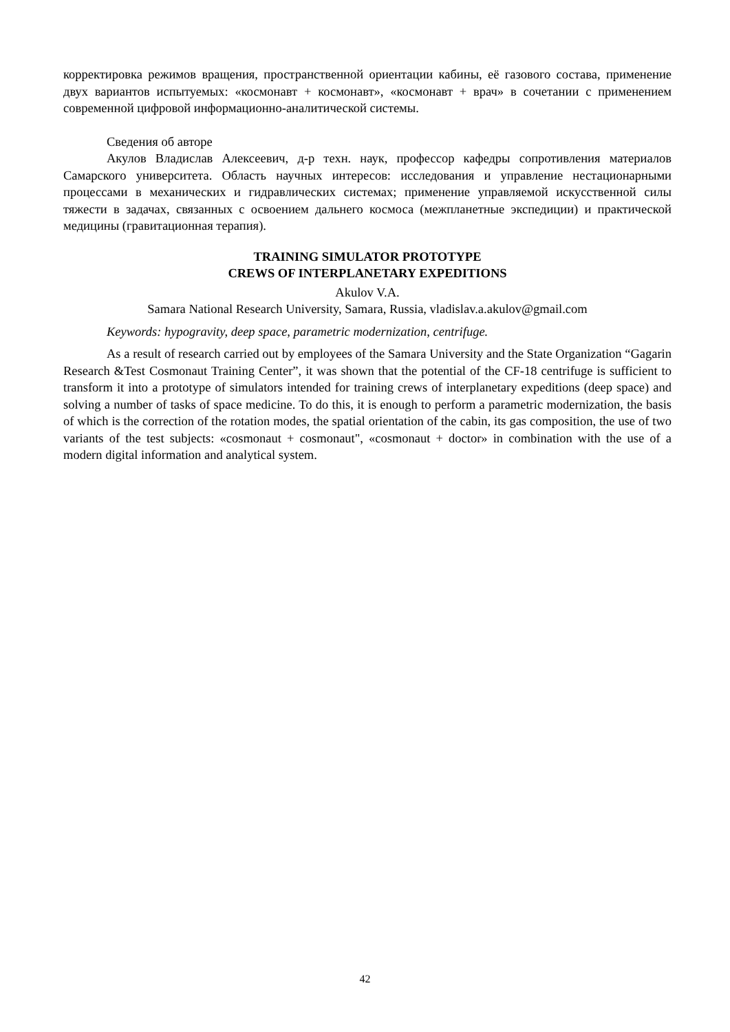корректировка режимов вращения, пространственной ориентации кабины, её газового состава, применение двух вариантов испытуемых: «космонавт + космонавт», «космонавт + врач» в сочетании с применением современной цифровой информационно-аналитической системы.
Сведения об авторе
Акулов Владислав Алексеевич, д-р техн. наук, профессор кафедры сопротивления материалов Самарского университета. Область научных интересов: исследования и управление нестационарными процессами в механических и гидравлических системах; применение управляемой искусственной силы тяжести в задачах, связанных с освоением дальнего космоса (межпланетные экспедиции) и практической медицины (гравитационная терапия).
TRAINING SIMULATOR PROTOTYPE
CREWS OF INTERPLANETARY EXPEDITIONS
Akulov V.A.
Samara National Research University, Samara, Russia, vladislav.a.akulov@gmail.com
Keywords: hypogravity, deep space, parametric modernization, centrifuge.
As a result of research carried out by employees of the Samara University and the State Organization “Gagarin Research &Test Cosmonaut Training Center”, it was shown that the potential of the CF-18 centrifuge is sufficient to transform it into a prototype of simulators intended for training crews of interplanetary expeditions (deep space) and solving a number of tasks of space medicine. To do this, it is enough to perform a parametric modernization, the basis of which is the correction of the rotation modes, the spatial orientation of the cabin, its gas composition, the use of two variants of the test subjects: «cosmonaut + cosmonaut", «cosmonaut + doctor» in combination with the use of a modern digital information and analytical system.
42